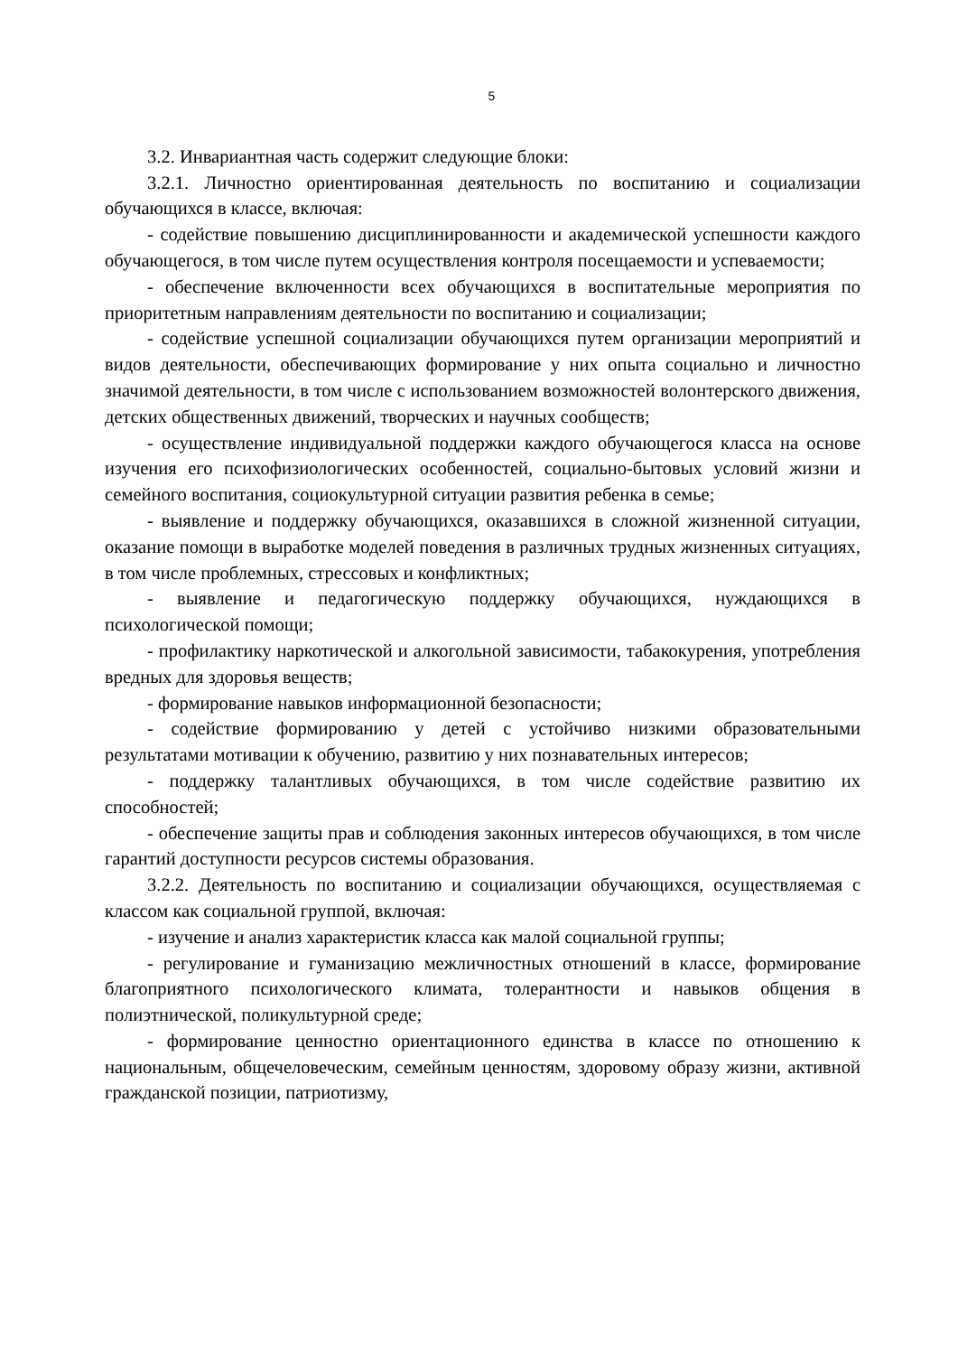5
3.2. Инвариантная часть содержит следующие блоки:
3.2.1. Личностно ориентированная деятельность по воспитанию и социализации обучающихся в классе, включая:
- содействие повышению дисциплинированности и академической успешности каждого обучающегося, в том числе путем осуществления контроля посещаемости и успеваемости;
- обеспечение включенности всех обучающихся в воспитательные мероприятия по приоритетным направлениям деятельности по воспитанию и социализации;
- содействие успешной социализации обучающихся путем организации мероприятий и видов деятельности, обеспечивающих формирование у них опыта социально и личностно значимой деятельности, в том числе с использованием возможностей волонтерского движения, детских общественных движений, творческих и научных сообществ;
- осуществление индивидуальной поддержки каждого обучающегося класса на основе изучения его психофизиологических особенностей, социально-бытовых условий жизни и семейного воспитания, социокультурной ситуации развития ребенка в семье;
- выявление и поддержку обучающихся, оказавшихся в сложной жизненной ситуации, оказание помощи в выработке моделей поведения в различных трудных жизненных ситуациях, в том числе проблемных, стрессовых и конфликтных;
- выявление и педагогическую поддержку обучающихся, нуждающихся в психологической помощи;
- профилактику наркотической и алкогольной зависимости, табакокурения, употребления вредных для здоровья веществ;
- формирование навыков информационной безопасности;
- содействие формированию у детей с устойчиво низкими образовательными результатами мотивации к обучению, развитию у них познавательных интересов;
- поддержку талантливых обучающихся, в том числе содействие развитию их способностей;
- обеспечение защиты прав и соблюдения законных интересов обучающихся, в том числе гарантий доступности ресурсов системы образования.
3.2.2. Деятельность по воспитанию и социализации обучающихся, осуществляемая с классом как социальной группой, включая:
- изучение и анализ характеристик класса как малой социальной группы;
- регулирование и гуманизацию межличностных отношений в классе, формирование благоприятного психологического климата, толерантности и навыков общения в полиэтнической, поликультурной среде;
- формирование ценностно ориентационного единства в классе по отношению к национальным, общечеловеческим, семейным ценностям, здоровому образу жизни, активной гражданской позиции, патриотизму,